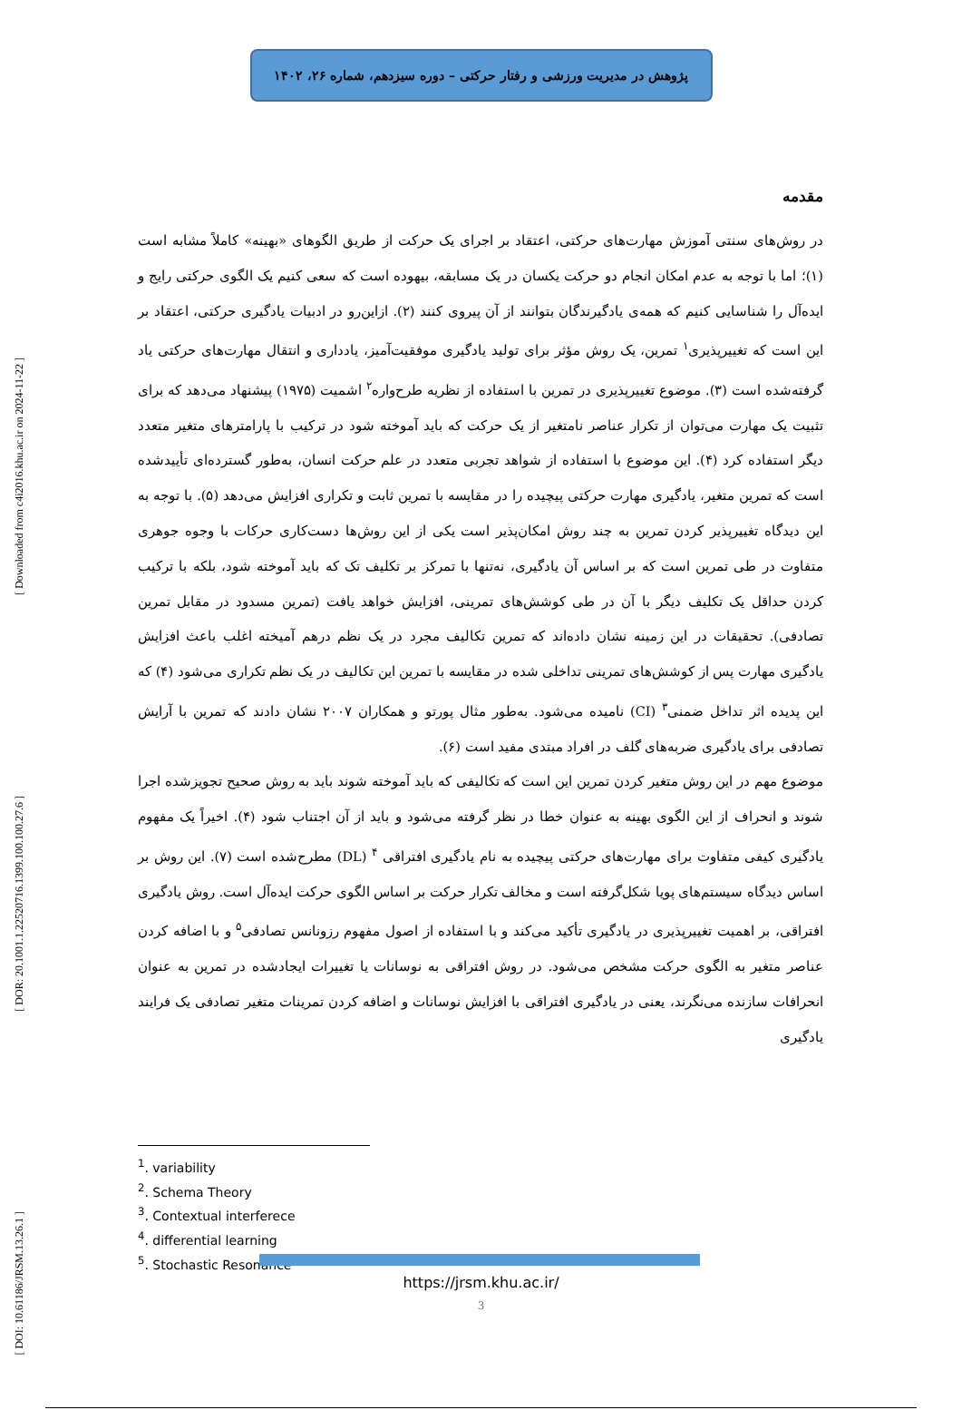[ Downloaded from c4i2016.khu.ac.ir on 2024-11-22 ]
[ DOR: 20.1001.1.22520716.1399.100.100.27.6 ]
[ DOI: 10.61186/JRSM.13.26.1 ]
پژوهش در مدیریت ورزشی و رفتار حرکتی – دوره سیزدهم، شماره ۲۶، ۱۴۰۲
مقدمه
در روش‌های سنتی آموزش مهارت‌های حرکتی، اعتقاد بر اجرای یک حرکت از طریق الگوهای «بهینه» کاملاً مشابه است (۱)؛ اما با توجه به عدم امکان انجام دو حرکت یکسان در یک مسابقه، بیهوده است که سعی کنیم یک الگوی حرکتی رایج و ایده‌آل را شناسایی کنیم که همه‌ی یادگیرندگان بتوانند از آن پیروی کنند (۲). ازاین‌رو در ادبیات یادگیری حرکتی، اعتقاد بر این است که تغییرپذیری<sup>۱</sup> تمرین، یک روش مؤثر برای تولید یادگیری موفقیت‌آمیز، یادداری و انتقال مهارت‌های حرکتی یاد گرفته‌شده است (۳). موضوع تغییرپذیری در تمرین با استفاده از نظریه طرح‌واره<sup>۲</sup> اشمیت (۱۹۷۵) پیشنهاد می‌دهد که برای تثبیت یک مهارت می‌توان از تکرار عناصر نامتغیر از یک حرکت که باید آموخته شود در ترکیب با پارامترهای متغیر متعدد دیگر استفاده کرد (۴). این موضوع با استفاده از شواهد تجربی متعدد در علم حرکت انسان، به‌طور گسترده‌ای تأییدشده است که تمرین متغیر، یادگیری مهارت حرکتی پیچیده را در مقایسه با تمرین ثابت و تکراری افزایش می‌دهد (۵). با توجه به این دیدگاه تغییرپذیر کردن تمرین به چند روش امکان‌پذیر است یکی از این روش‌ها دست‌کاری حرکات با وجوه جوهری متفاوت در طی تمرین است که بر اساس آن یادگیری، نه‌تنها با تمرکز بر تکلیف تک که باید آموخته شود، بلکه با ترکیب کردن حداقل یک تکلیف دیگر با آن در طی کوشش‌های تمرینی، افزایش خواهد یافت (تمرین مسدود در مقابل تمرین تصادفی). تحقیقات در این زمینه نشان داده‌اند که تمرین تکالیف مجرد در یک نظم درهم آمیخته اغلب باعث افزایش یادگیری مهارت پس از کوشش‌های تمرینی تداخلی شده در مقایسه با تمرین این تکالیف در یک نظم تکراری می‌شود (۴) که این پدیده اثر تداخل ضمنی<sup>۳</sup> (CI) نامیده می‌شود. به‌طور مثال پورتو و همکاران ۲۰۰۷ نشان دادند که تمرین با آرایش تصادفی برای یادگیری ضربه‌های گلف در افراد مبتدی مفید است (۶).
موضوع مهم در این روش متغیر کردن تمرین این است که تکالیفی که باید آموخته شوند باید به روش صحیح تجویزشده اجرا شوند و انحراف از این الگوی بهینه به عنوان خطا در نظر گرفته می‌شود و باید از آن اجتناب شود (۴). اخیراً یک مفهوم یادگیری کیفی متفاوت برای مهارت‌های حرکتی پیچیده به نام یادگیری افتراقی <sup>۴</sup> (DL) مطرح‌شده است (۷). این روش بر اساس دیدگاه سیستم‌های پویا شکل‌گرفته است و مخالف تکرار حرکت بر اساس الگوی حرکت ایده‌آل است. روش یادگیری افتراقی، بر اهمیت تغییرپذیری در یادگیری تأکید می‌کند و با استفاده از اصول مفهوم رزونانس تصادفی<sup>۵</sup> و با اضافه کردن عناصر متغیر به الگوی حرکت مشخص می‌شود. در روش افتراقی به نوسانات یا تغییرات ایجادشده در تمرین به عنوان انحرافات سازنده می‌نگرند، یعنی در یادگیری افتراقی با افزایش نوسانات و اضافه کردن تمرینات متغیر تصادفی یک فرایند یادگیری
<sup>1</sup>. variability
<sup>2</sup>. Schema Theory
<sup>3</sup>. Contextual interferece
<sup>4</sup>. differential learning
<sup>5</sup>. Stochastic Resonance
https://jrsm.khu.ac.ir/
3